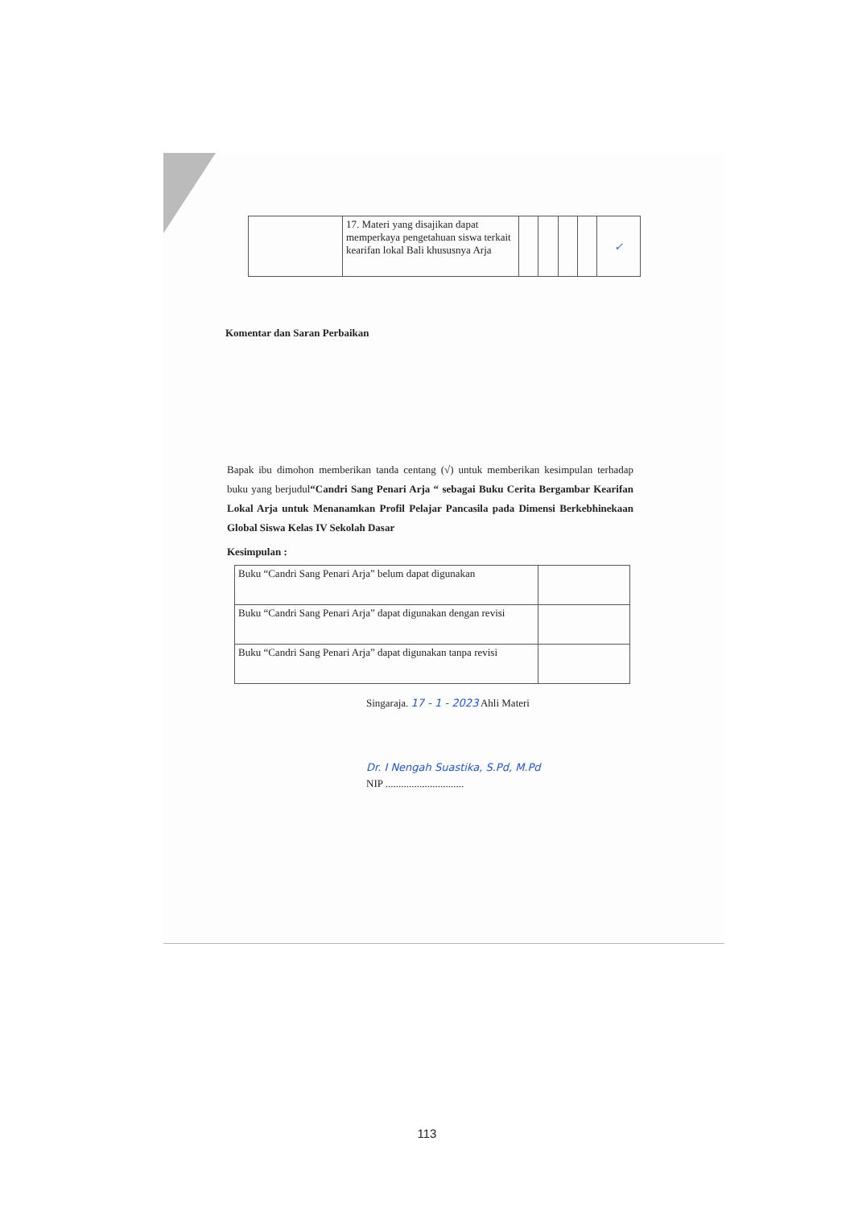| | 17. Materi yang disajikan dapat memperkaya pengetahuan siswa terkait kearifan lokal Bali khususnya Arja | | | | | ✓ |
Komentar dan Saran Perbaikan
Bapak ibu dimohon memberikan tanda centang (√) untuk memberikan kesimpulan terhadap buku yang berjudul“Candri Sang Penari Arja “ sebagai Buku Cerita Bergambar Kearifan Lokal Arja untuk Menanamkan Profil Pelajar Pancasila pada Dimensi Berkebhinekaan Global Siswa Kelas IV Sekolah Dasar
Kesimpulan :
| Buku “Candri Sang Penari Arja” belum dapat digunakan | |
| Buku “Candri Sang Penari Arja” dapat digunakan dengan revisi | |
| Buku “Candri Sang Penari Arja” dapat digunakan tanpa revisi | |
Singaraja. 17 - 1 - 2023 Ahli Materi
Dr. I Nengah Suastika, S.Pd, M.Pd
NIP ..............................
113